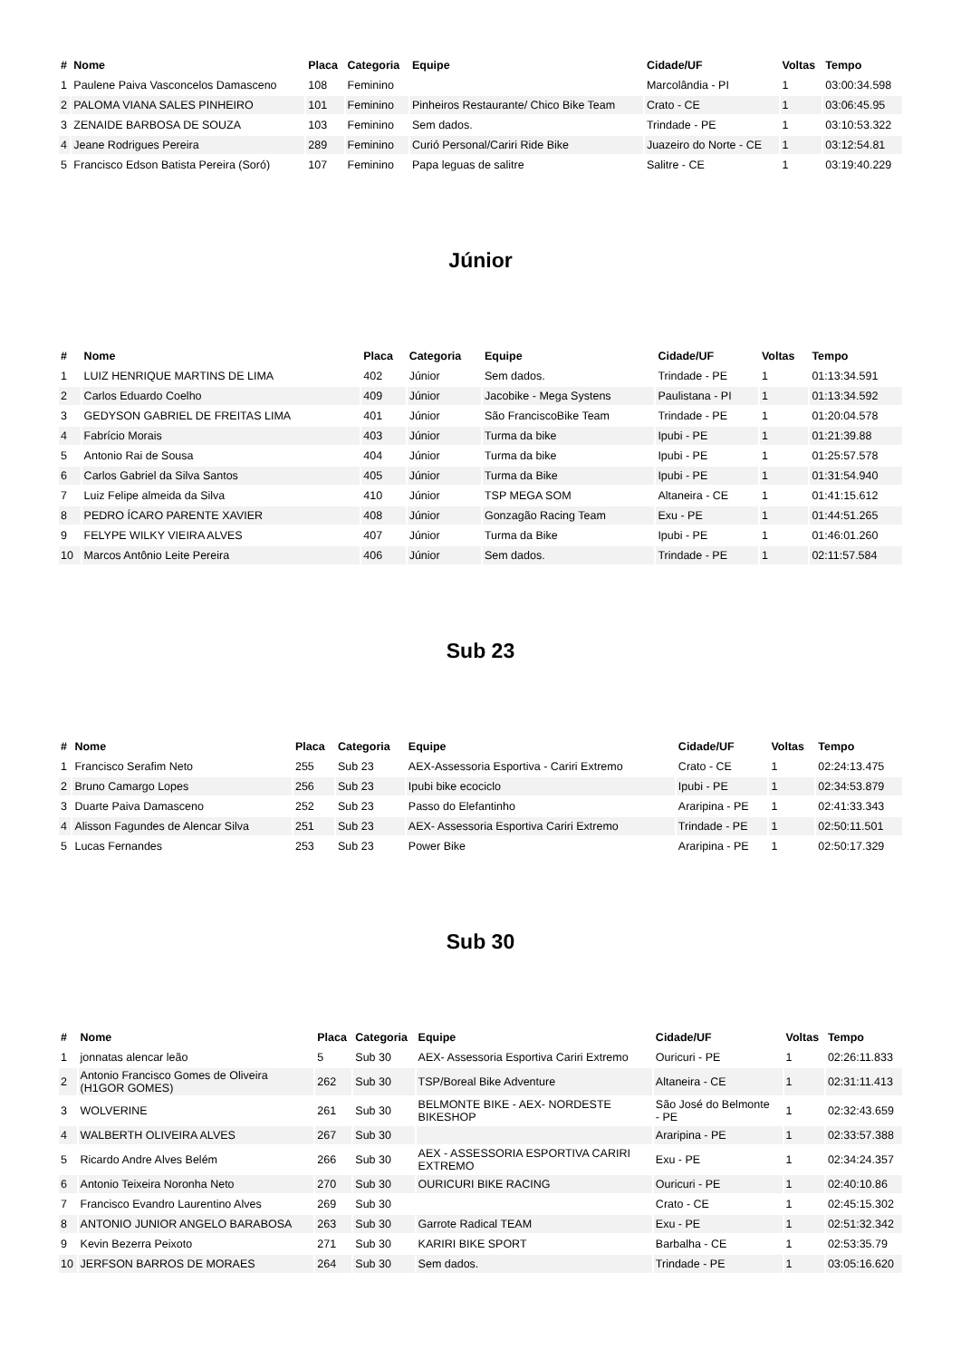| # | Nome | Placa | Categoria | Equipe | Cidade/UF | Voltas | Tempo |
| --- | --- | --- | --- | --- | --- | --- | --- |
| 1 | Paulene Paiva Vasconcelos Damasceno | 108 | Feminino | | Marcolândia - PI | 1 | 03:00:34.598 |
| 2 | PALOMA VIANA SALES PINHEIRO | 101 | Feminino | Pinheiros Restaurante/ Chico Bike Team | Crato - CE | 1 | 03:06:45.95 |
| 3 | ZENAIDE BARBOSA DE SOUZA | 103 | Feminino | Sem dados. | Trindade - PE | 1 | 03:10:53.322 |
| 4 | Jeane Rodrigues Pereira | 289 | Feminino | Curió Personal/Cariri Ride Bike | Juazeiro do Norte - CE | 1 | 03:12:54.81 |
| 5 | Francisco Edson Batista Pereira (Soró) | 107 | Feminino | Papa leguas de salitre | Salitre - CE | 1 | 03:19:40.229 |
Júnior
| # | Nome | Placa | Categoria | Equipe | Cidade/UF | Voltas | Tempo |
| --- | --- | --- | --- | --- | --- | --- | --- |
| 1 | LUIZ HENRIQUE MARTINS DE LIMA | 402 | Júnior | Sem dados. | Trindade - PE | 1 | 01:13:34.591 |
| 2 | Carlos Eduardo Coelho | 409 | Júnior | Jacobike - Mega Systens | Paulistana - PI | 1 | 01:13:34.592 |
| 3 | GEDYSON GABRIEL DE FREITAS LIMA | 401 | Júnior | São FranciscoBike Team | Trindade - PE | 1 | 01:20:04.578 |
| 4 | Fabrício Morais | 403 | Júnior | Turma da bike | Ipubi - PE | 1 | 01:21:39.88 |
| 5 | Antonio Rai de Sousa | 404 | Júnior | Turma da bike | Ipubi - PE | 1 | 01:25:57.578 |
| 6 | Carlos Gabriel da Silva Santos | 405 | Júnior | Turma da Bike | Ipubi - PE | 1 | 01:31:54.940 |
| 7 | Luiz Felipe almeida da Silva | 410 | Júnior | TSP MEGA SOM | Altaneira - CE | 1 | 01:41:15.612 |
| 8 | PEDRO ÍCARO PARENTE XAVIER | 408 | Júnior | Gonzagão Racing Team | Exu - PE | 1 | 01:44:51.265 |
| 9 | FELYPE WILKY VIEIRA ALVES | 407 | Júnior | Turma da Bike | Ipubi - PE | 1 | 01:46:01.260 |
| 10 | Marcos Antônio Leite Pereira | 406 | Júnior | Sem dados. | Trindade - PE | 1 | 02:11:57.584 |
Sub 23
| # | Nome | Placa | Categoria | Equipe | Cidade/UF | Voltas | Tempo |
| --- | --- | --- | --- | --- | --- | --- | --- |
| 1 | Francisco Serafim Neto | 255 | Sub 23 | AEX-Assessoria Esportiva - Cariri Extremo | Crato - CE | 1 | 02:24:13.475 |
| 2 | Bruno Camargo Lopes | 256 | Sub 23 | Ipubi bike ecociclo | Ipubi - PE | 1 | 02:34:53.879 |
| 3 | Duarte Paiva Damasceno | 252 | Sub 23 | Passo do Elefantinho | Araripina - PE | 1 | 02:41:33.343 |
| 4 | Alisson Fagundes de Alencar Silva | 251 | Sub 23 | AEX- Assessoria Esportiva Cariri Extremo | Trindade - PE | 1 | 02:50:11.501 |
| 5 | Lucas Fernandes | 253 | Sub 23 | Power Bike | Araripina - PE | 1 | 02:50:17.329 |
Sub 30
| # | Nome | Placa | Categoria | Equipe | Cidade/UF | Voltas | Tempo |
| --- | --- | --- | --- | --- | --- | --- | --- |
| 1 | jonnatas alencar leão | 5 | Sub 30 | AEX- Assessoria Esportiva Cariri Extremo | Ouricuri - PE | 1 | 02:26:11.833 |
| 2 | Antonio Francisco Gomes de Oliveira (H1GOR GOMES) | 262 | Sub 30 | TSP/Boreal Bike Adventure | Altaneira - CE | 1 | 02:31:11.413 |
| 3 | WOLVERINE | 261 | Sub 30 | BELMONTE BIKE - AEX- NORDESTE BIKESHOP | São José do Belmonte - PE | 1 | 02:32:43.659 |
| 4 | WALBERTH OLIVEIRA ALVES | 267 | Sub 30 | | Araripina - PE | 1 | 02:33:57.388 |
| 5 | Ricardo Andre Alves Belém | 266 | Sub 30 | AEX - ASSESSORIA ESPORTIVA CARIRI EXTREMO | Exu - PE | 1 | 02:34:24.357 |
| 6 | Antonio Teixeira Noronha Neto | 270 | Sub 30 | OURICURI BIKE RACING | Ouricuri - PE | 1 | 02:40:10.86 |
| 7 | Francisco Evandro Laurentino Alves | 269 | Sub 30 | | Crato - CE | 1 | 02:45:15.302 |
| 8 | ANTONIO JUNIOR ANGELO BARABOSA | 263 | Sub 30 | Garrote Radical TEAM | Exu - PE | 1 | 02:51:32.342 |
| 9 | Kevin Bezerra Peixoto | 271 | Sub 30 | KARIRI BIKE SPORT | Barbalha - CE | 1 | 02:53:35.79 |
| 10 | JERFSON BARROS DE MORAES | 264 | Sub 30 | Sem dados. | Trindade - PE | 1 | 03:05:16.620 |